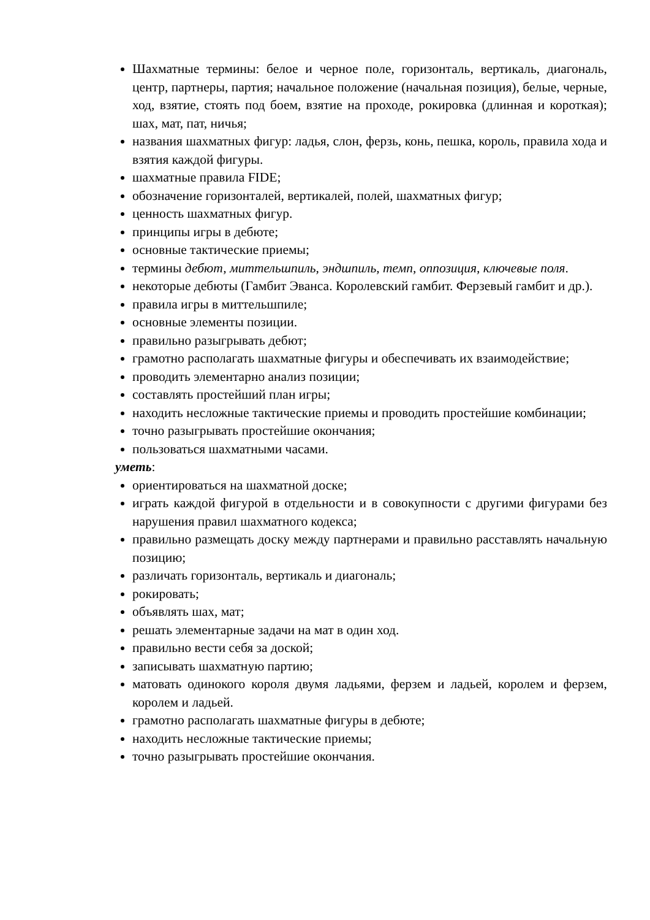Шахматные термины: белое и черное поле, горизонталь, вертикаль, диагональ, центр, партнеры, партия; начальное положение (начальная позиция), белые, черные, ход, взятие, стоять под боем, взятие на проходе, рокировка (длинная и короткая); шах, мат, пат, ничья;
названия шахматных фигур: ладья, слон, ферзь, конь, пешка, король, правила хода и взятия каждой фигуры.
шахматные правила FIDE;
обозначение горизонталей, вертикалей, полей, шахматных фигур;
ценность шахматных фигур.
принципы игры в дебюте;
основные тактические приемы;
термины дебют, миттельшпиль, эндшпиль, темп, оппозиция, ключевые поля.
некоторые дебюты (Гамбит Эванса. Королевский гамбит. Ферзевый гамбит и др.).
правила игры в миттельшпиле;
основные элементы позиции.
правильно разыгрывать дебют;
грамотно располагать шахматные фигуры и обеспечивать их взаимодействие;
проводить элементарно анализ позиции;
составлять простейший план игры;
находить несложные тактические приемы и проводить простейшие комбинации;
точно разыгрывать простейшие окончания;
пользоваться шахматными часами.
уметь:
ориентироваться на шахматной доске;
играть каждой фигурой в отдельности и в совокупности с другими фигурами без нарушения правил шахматного кодекса;
правильно размещать доску между партнерами и правильно расставлять начальную позицию;
различать горизонталь, вертикаль и диагональ;
рокировать;
объявлять шах, мат;
решать элементарные задачи на мат в один ход.
правильно вести себя за доской;
записывать шахматную партию;
матовать одинокого короля двумя ладьями, ферзем и ладьей, королем и ферзем, королем и ладьей.
грамотно располагать шахматные фигуры в дебюте;
находить несложные тактические приемы;
точно разыгрывать простейшие окончания.